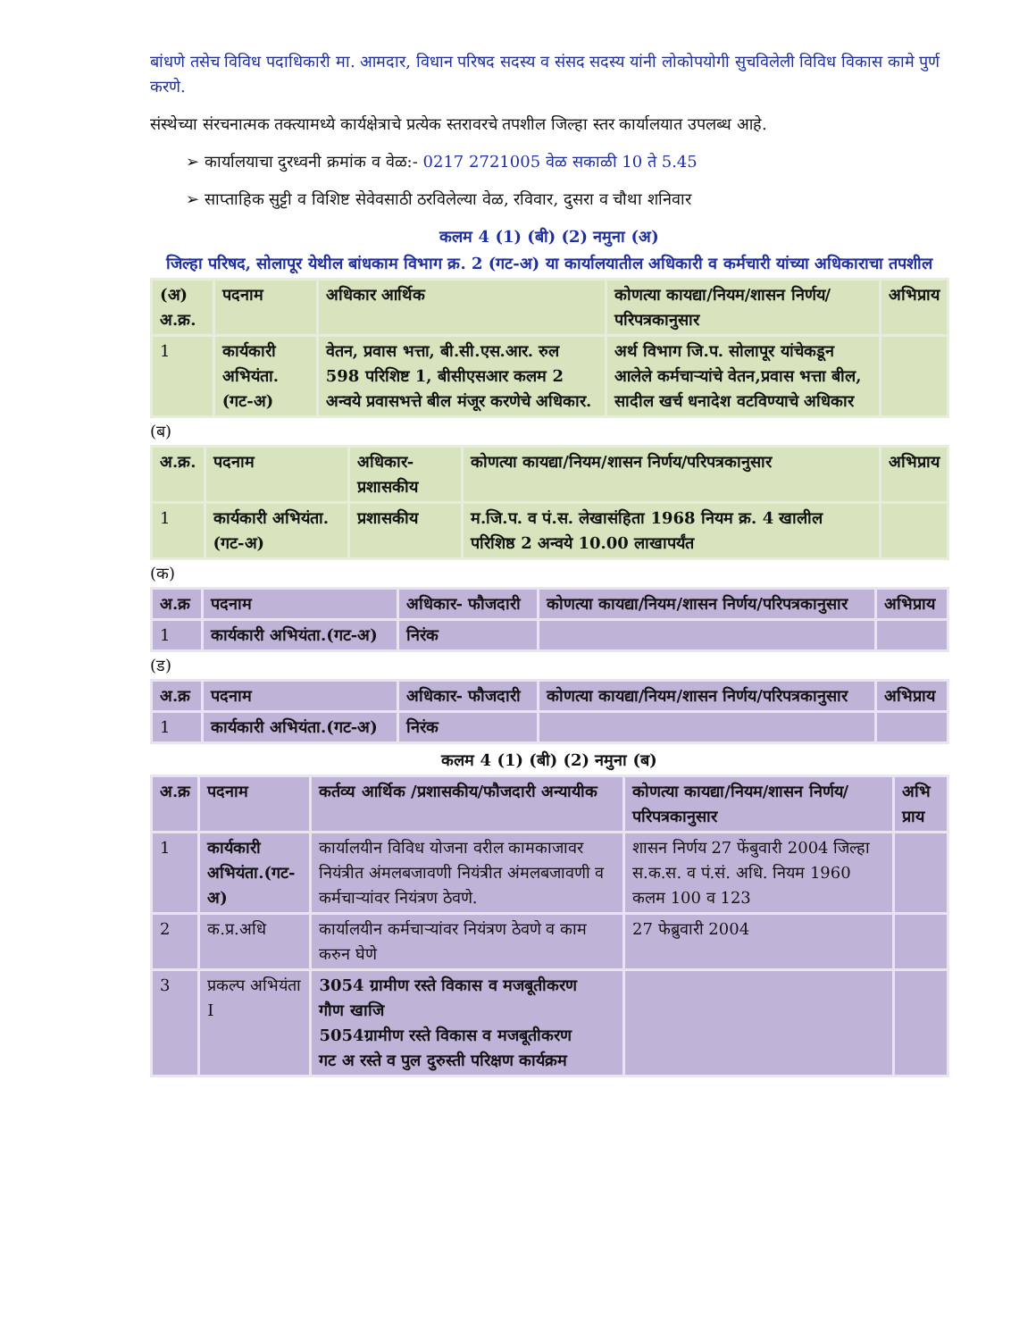बांधणे तसेच विविध पदाधिकारी मा. आमदार, विधान परिषद सदस्य व संसद सदस्य यांनी लोकोपयोगी सुचविलेली विविध विकास कामे पुर्ण करणे.
संस्थेच्या संरचनात्मक तक्त्यामध्ये कार्यक्षेत्राचे प्रत्येक स्तरावरचे तपशील जिल्हा स्तर कार्यालयात उपलब्ध आहे.
➢ कार्यालयाचा दुरध्वनी क्रमांक व वेळ:- 0217 2721005 वेळ सकाळी 10 ते 5.45
➢ साप्ताहिक सुट्टी व विशिष्ट सेवेवसाठी ठरविलेल्या वेळ, रविवार, दुसरा व चौथा शनिवार
कलम 4 (1) (बी) (2) नमुना (अ)
जिल्हा परिषद, सोलापूर येथील बांधकाम विभाग क्र. 2 (गट-अ) या कार्यालयातील अधिकारी व कर्मचारी यांच्या अधिकाराचा तपशील
| (अ) अ.क्र. | पदनाम | अधिकार आर्थिक | कोणत्या कायद्या/नियम/शासन निर्णय/परिपत्रकानुसार | अभिप्राय |
| --- | --- | --- | --- | --- |
| 1 | कार्यकारी अभियंता.(गट-अ) | वेतन, प्रवास भत्ता, बी.सी.एस.आर. रुल 598 परिशिष्ट 1, बीसीएसआर कलम 2 अन्वये प्रवासभत्ते बील मंजूर करणेचे अधिकार. | अर्थ विभाग जि.प. सोलापूर यांचेकडून आलेले कर्मचाऱ्यांचे वेतन,प्रवास भत्ता बील, सादील खर्च धनादेश वटविण्याचे अधिकार | |
(ब)
| अ.क्र. | पदनाम | अधिकार-प्रशासकीय | कोणत्या कायद्या/नियम/शासन निर्णय/परिपत्रकानुसार | अभिप्राय |
| --- | --- | --- | --- | --- |
| 1 | कार्यकारी अभियंता.(गट-अ) | प्रशासकीय | म.जि.प. व पं.स. लेखासंहिता 1968 नियम क्र. 4 खालील परिशिष्ठ 2 अन्वये 10.00 लाखापर्यंत | |
(क)
| अ.क्र | पदनाम | अधिकार- फौजदारी | कोणत्या कायद्या/नियम/शासन निर्णय/परिपत्रकानुसार | अभिप्राय |
| --- | --- | --- | --- | --- |
| 1 | कार्यकारी अभियंता.(गट-अ) | निरंक | | |
(ड)
| अ.क्र | पदनाम | अधिकार- फौजदारी | कोणत्या कायद्या/नियम/शासन निर्णय/परिपत्रकानुसार | अभिप्राय |
| --- | --- | --- | --- | --- |
| 1 | कार्यकारी अभियंता.(गट-अ) | निरंक | | |
कलम 4 (1) (बी) (2) नमुना (ब)
| अ.क्र | पदनाम | कर्तव्य आर्थिक /प्रशासकीय/फौजदारी अन्यायीक | कोणत्या कायद्या/नियम/शासन निर्णय/परिपत्रकानुसार | अभि प्राय |
| --- | --- | --- | --- | --- |
| 1 | कार्यकारी अभियंता.(गट-अ) | कार्यालयीन विविध योजना वरील कामकाजावर नियंत्रीत अंमलबजावणी नियंत्रीत अंमलबजावणी व कर्मचाऱ्यांवर नियंत्रण ठेवणे. | शासन निर्णय 27 फेंबुवारी 2004 जिल्हा स.क.स. व पं.सं. अधि. नियम 1960 कलम 100 व 123 | |
| 2 | क.प्र.अधि | कार्यालयीन कर्मचाऱ्यांवर नियंत्रण ठेवणे व काम करुन घेणे | 27 फेब्रुवारी 2004 | |
| 3 | प्रकल्प अभियंता I | 3054 ग्रामीण रस्ते विकास व मजबूतीकरण गौण खाजि 5054ग्रामीण रस्ते विकास व मजबूतीकरण गट अ रस्ते व पुल दुरुस्ती परिक्षण कार्यक्रम | | |